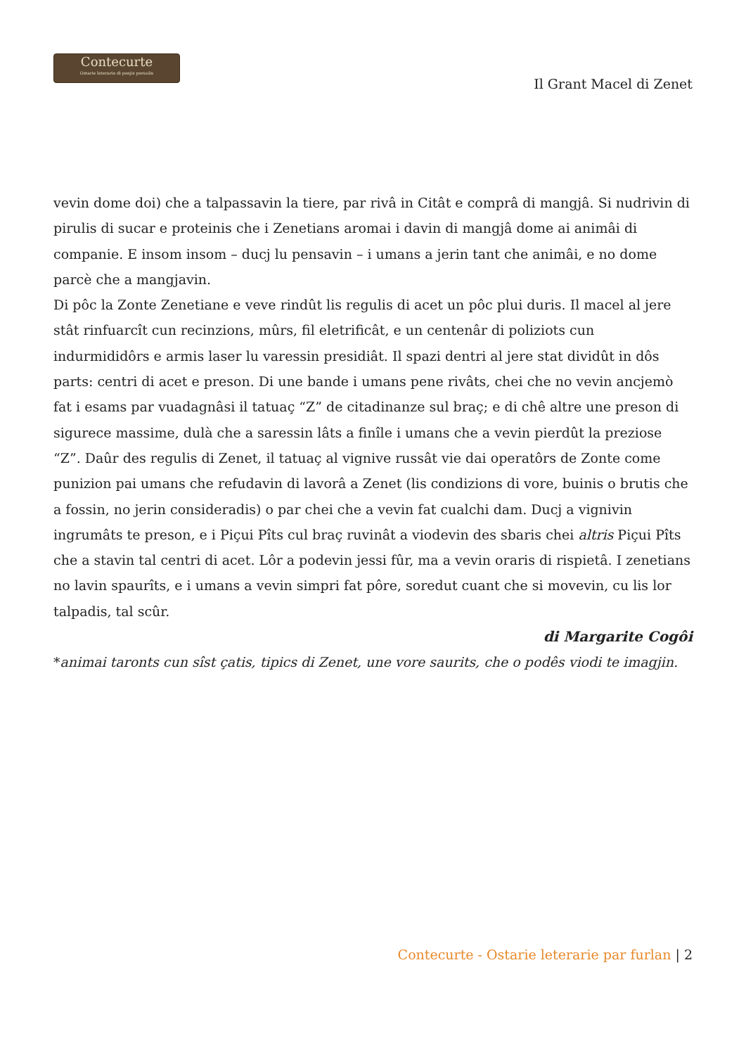Contecurte
Ostarie leterarie di poejis peraulis
Il Grant Macel di Zenet
vevin dome doi) che a talpassavin la tiere, par rivâ in Citât e comprâ di mangjâ. Si nudrivin di pirulis di sucar e proteinis che i Zenetians aromai i davin di mangjâ dome ai animâi di companie. E insom insom – ducj lu pensavin – i umans a jerin tant che animâi, e no dome parcè che a mangjavin.
Di pôc la Zonte Zenetiane e veve rindût lis regulis di acet un pôc plui duris. Il macel al jere stât rinfuarcît cun recinzions, mûrs, fil eletrificât, e un centenâr di poliziots cun indurmididôrs e armis laser lu varessin presidiât. Il spazi dentri al jere stat dividût in dôs parts: centri di acet e preson. Di une bande i umans pene rivâts, chei che no vevin ancjemò fat i esams par vuadagnâsi il tatuaç “Z” de citadinanze sul braç; e di chê altre une preson di sigurece massime, dulà che a saressin lâts a finîle i umans che a vevin pierdût la preziose “Z”. Daûr des regulis di Zenet, il tatuaç al vignive russât vie dai operatôrs de Zonte come punizion pai umans che refudavin di lavorâ a Zenet (lis condizions di vore, buinis o brutis che a fossin, no jerin consideradis) o par chei che a vevin fat cualchi dam. Ducj a vignivin ingrumâts te preson, e i Piçui Pîts cul braç ruvinât a viodevin des sbaris chei altris Piçui Pîts che a stavin tal centri di acet. Lôr a podevin jessi fûr, ma a vevin oraris di rispietâ. I zenetians no lavin spaurîts, e i umans a vevin simpri fat pôre, soredut cuant che si movevin, cu lis lor talpadis, tal scûr.
di Margarite Cogôi
*animai taronts cun sîst çatis, tipics di Zenet, une vore saurits, che o podês viodi te imagjin.
Contecurte - Ostarie leterarie par furlan | 2